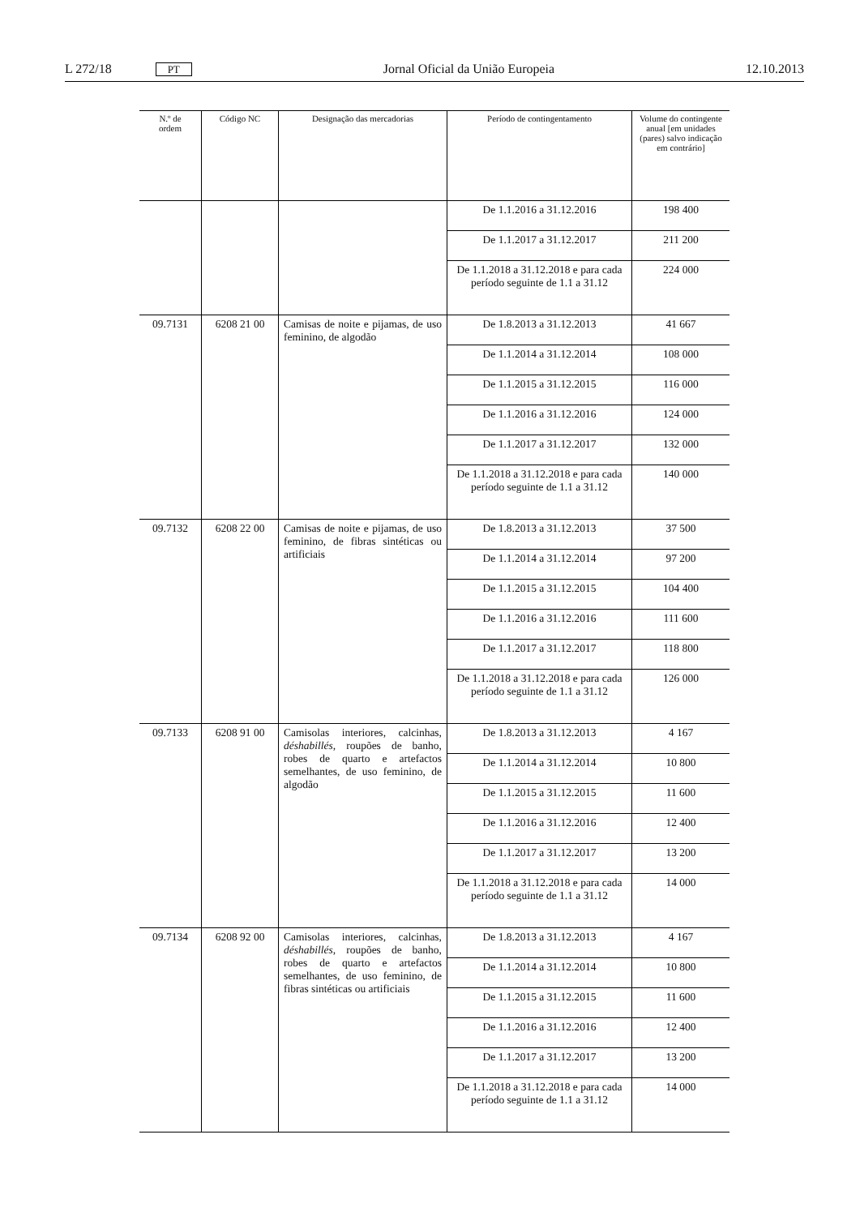L 272/18 PT Jornal Oficial da União Europeia 12.10.2013
| N.º de ordem | Código NC | Designação das mercadorias | Período de contingentamento | Volume do contingente anual [em unidades (pares) salvo indicação em contrário] |
| --- | --- | --- | --- | --- |
| | | | De 1.1.2016 a 31.12.2016 | 198 400 |
| | | | De 1.1.2017 a 31.12.2017 | 211 200 |
| | | | De 1.1.2018 a 31.12.2018 e para cada período seguinte de 1.1 a 31.12 | 224 000 |
| 09.7131 | 6208 21 00 | Camisas de noite e pijamas, de uso feminino, de algodão | De 1.8.2013 a 31.12.2013 | 41 667 |
| | | | De 1.1.2014 a 31.12.2014 | 108 000 |
| | | | De 1.1.2015 a 31.12.2015 | 116 000 |
| | | | De 1.1.2016 a 31.12.2016 | 124 000 |
| | | | De 1.1.2017 a 31.12.2017 | 132 000 |
| | | | De 1.1.2018 a 31.12.2018 e para cada período seguinte de 1.1 a 31.12 | 140 000 |
| 09.7132 | 6208 22 00 | Camisas de noite e pijamas, de uso feminino, de fibras sintéticas ou artificiais | De 1.8.2013 a 31.12.2013 | 37 500 |
| | | | De 1.1.2014 a 31.12.2014 | 97 200 |
| | | | De 1.1.2015 a 31.12.2015 | 104 400 |
| | | | De 1.1.2016 a 31.12.2016 | 111 600 |
| | | | De 1.1.2017 a 31.12.2017 | 118 800 |
| | | | De 1.1.2018 a 31.12.2018 e para cada período seguinte de 1.1 a 31.12 | 126 000 |
| 09.7133 | 6208 91 00 | Camisolas interiores, calcinhas, déshabillés, roupões de banho, robes de quarto e artefactos semelhantes, de uso feminino, de algodão | De 1.8.2013 a 31.12.2013 | 4 167 |
| | | | De 1.1.2014 a 31.12.2014 | 10 800 |
| | | | De 1.1.2015 a 31.12.2015 | 11 600 |
| | | | De 1.1.2016 a 31.12.2016 | 12 400 |
| | | | De 1.1.2017 a 31.12.2017 | 13 200 |
| | | | De 1.1.2018 a 31.12.2018 e para cada período seguinte de 1.1 a 31.12 | 14 000 |
| 09.7134 | 6208 92 00 | Camisolas interiores, calcinhas, déshabillés, roupões de banho, robes de quarto e artefactos semelhantes, de uso feminino, de fibras sintéticas ou artificiais | De 1.8.2013 a 31.12.2013 | 4 167 |
| | | | De 1.1.2014 a 31.12.2014 | 10 800 |
| | | | De 1.1.2015 a 31.12.2015 | 11 600 |
| | | | De 1.1.2016 a 31.12.2016 | 12 400 |
| | | | De 1.1.2017 a 31.12.2017 | 13 200 |
| | | | De 1.1.2018 a 31.12.2018 e para cada período seguinte de 1.1 a 31.12 | 14 000 |